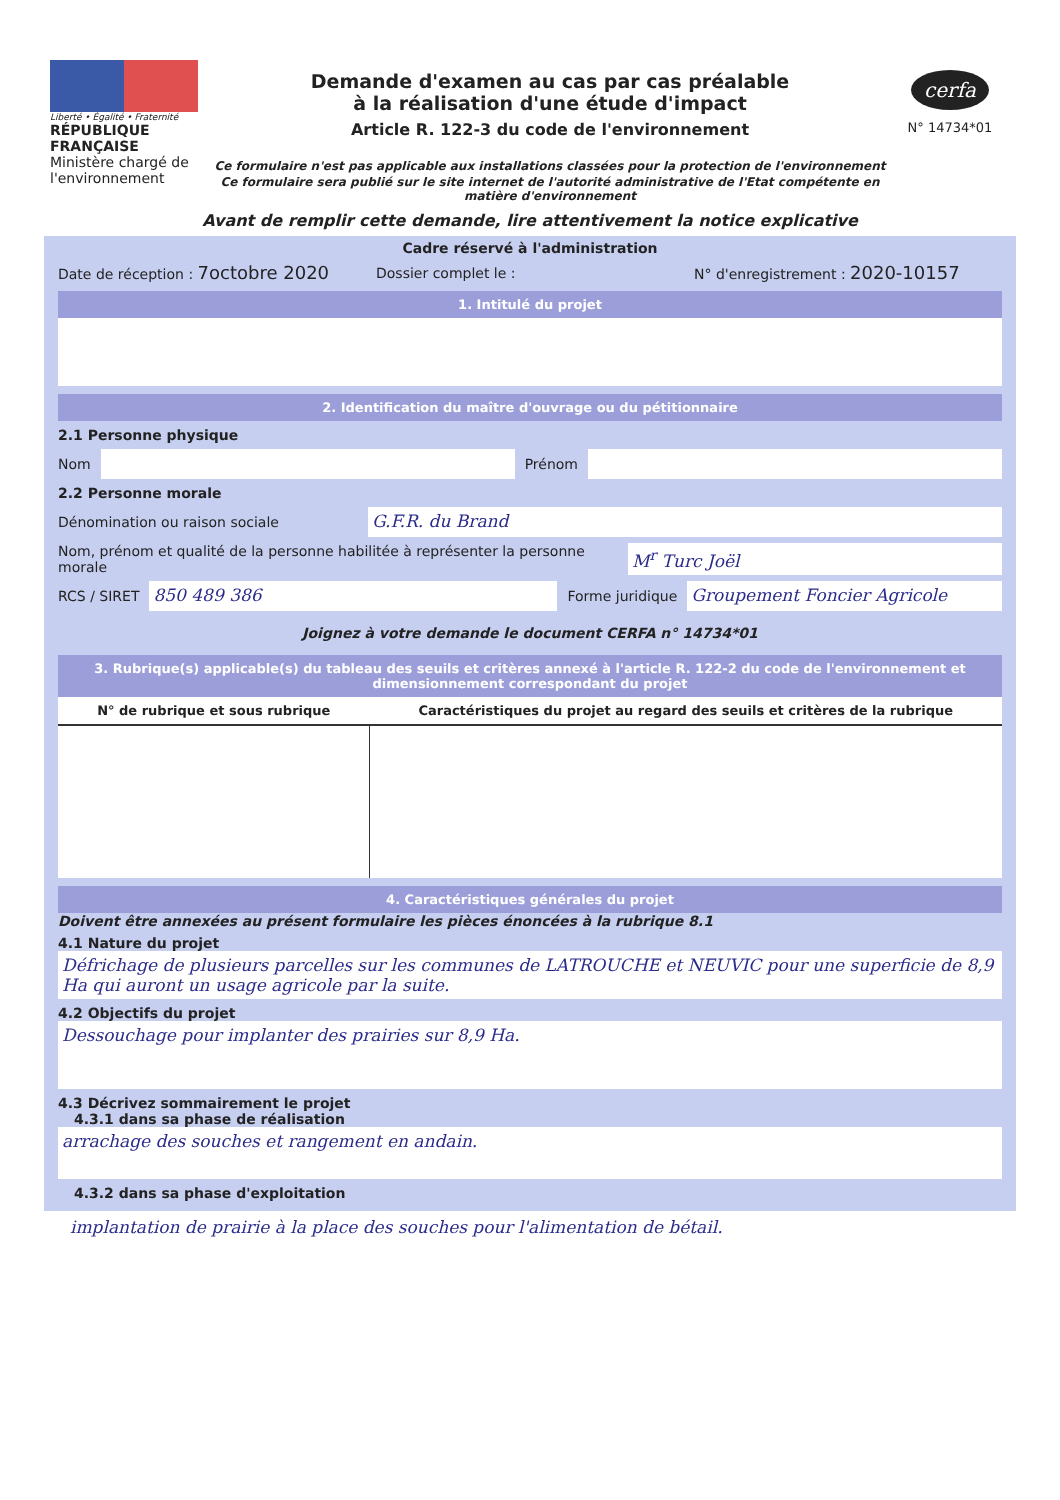Liberté • Égalité • Fraternité
RÉPUBLIQUE FRANÇAISE
Ministère chargé de l'environnement
Demande d'examen au cas par cas préalable
à la réalisation d'une étude d'impact
Article R. 122-3 du code de l'environnement
Ce formulaire n'est pas applicable aux installations classées pour la protection de l'environnement
Ce formulaire sera publié sur le site internet de l'autorité administrative de l'Etat compétente en matière d'environnement
cerfa
N° 14734*01
Avant de remplir cette demande, lire attentivement la notice explicative
Cadre réservé à l'administration
Date de réception : 7octobre 2020
Dossier complet le :
N° d'enregistrement : 2020-10157
1. Intitulé du projet
2. Identification du maître d'ouvrage ou du pétitionnaire
2.1 Personne physique
Nom Prénom
2.2 Personne morale
Dénomination ou raison sociale
G.F.R. du Brand
Nom, prénom et qualité de la personne habilitée à représenter la personne morale
M<sup>r</sup> Turc Joël
RCS / SIRET
850 489 386
Forme juridique
Groupement Foncier Agricole
Joignez à votre demande le document CERFA n° 14734*01
3. Rubrique(s) applicable(s) du tableau des seuils et critères annexé à l'article R. 122-2 du code de l'environnement et dimensionnement correspondant du projet
| N° de rubrique et sous rubrique | Caractéristiques du projet au regard des seuils et critères de la rubrique |
| --- | --- |
4. Caractéristiques générales du projet
Doivent être annexées au présent formulaire les pièces énoncées à la rubrique 8.1
4.1 Nature du projet
Défrichage de plusieurs parcelles sur les communes de LATROUCHE et NEUVIC pour une superficie de 8,9 Ha qui auront un usage agricole par la suite.
4.2 Objectifs du projet
Dessouchage pour implanter des prairies sur 8,9 Ha.
4.3 Décrivez sommairement le projet
4.3.1 dans sa phase de réalisation
arrachage des souches et rangement en andain.
4.3.2 dans sa phase d'exploitation
implantation de prairie à la place des souches pour l'alimentation de bétail.